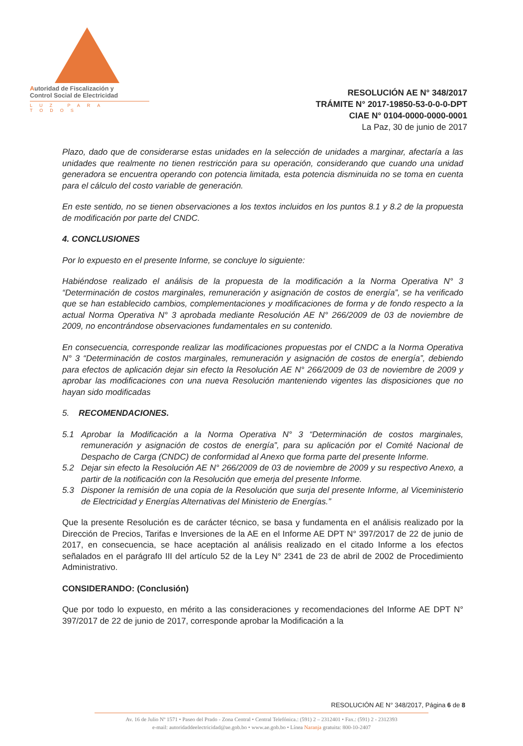Autoridad de Fiscalización y
Control Social de Electricidad
LUZ PARA TODOS
RESOLUCIÓN AE N° 348/2017
TRÁMITE N° 2017-19850-53-0-0-0-DPT
CIAE N° 0104-0000-0000-0001
La Paz, 30 de junio de 2017
Plazo, dado que de considerarse estas unidades en la selección de unidades a marginar, afectaría a las unidades que realmente no tienen restricción para su operación, considerando que cuando una unidad generadora se encuentra operando con potencia limitada, esta potencia disminuida no se toma en cuenta para el cálculo del costo variable de generación.
En este sentido, no se tienen observaciones a los textos incluidos en los puntos 8.1 y 8.2 de la propuesta de modificación por parte del CNDC.
4. CONCLUSIONES
Por lo expuesto en el presente Informe, se concluye lo siguiente:
Habiéndose realizado el análisis de la propuesta de la modificación a la Norma Operativa N° 3 “Determinación de costos marginales, remuneración y asignación de costos de energía”, se ha verificado que se han establecido cambios, complementaciones y modificaciones de forma y de fondo respecto a la actual Norma Operativa N° 3 aprobada mediante Resolución AE N° 266/2009 de 03 de noviembre de 2009, no encontrándose observaciones fundamentales en su contenido.
En consecuencia, corresponde realizar las modificaciones propuestas por el CNDC a la Norma Operativa N° 3 “Determinación de costos marginales, remuneración y asignación de costos de energía”, debiendo para efectos de aplicación dejar sin efecto la Resolución AE N° 266/2009 de 03 de noviembre de 2009 y aprobar las modificaciones con una nueva Resolución manteniendo vigentes las disposiciones que no hayan sido modificadas
5. RECOMENDACIONES.
5.1 Aprobar la Modificación a la Norma Operativa N° 3 “Determinación de costos marginales, remuneración y asignación de costos de energía”, para su aplicación por el Comité Nacional de Despacho de Carga (CNDC) de conformidad al Anexo que forma parte del presente Informe.
5.2 Dejar sin efecto la Resolución AE N° 266/2009 de 03 de noviembre de 2009 y su respectivo Anexo, a partir de la notificación con la Resolución que emerja del presente Informe.
5.3 Disponer la remisión de una copia de la Resolución que surja del presente Informe, al Viceministerio de Electricidad y Energías Alternativas del Ministerio de Energías.”
Que la presente Resolución es de carácter técnico, se basa y fundamenta en el análisis realizado por la Dirección de Precios, Tarifas e Inversiones de la AE en el Informe AE DPT N° 397/2017 de 22 de junio de 2017, en consecuencia, se hace aceptación al análisis realizado en el citado Informe a los efectos señalados en el parágrafo III del artículo 52 de la Ley N° 2341 de 23 de abril de 2002 de Procedimiento Administrativo.
CONSIDERANDO: (Conclusión)
Que por todo lo expuesto, en mérito a las consideraciones y recomendaciones del Informe AE DPT N° 397/2017 de 22 de junio de 2017, corresponde aprobar la Modificación a la
RESOLUCIÓN AE N° 348/2017, Página 6 de 8
Av. 16 de Julio Nº 1571 • Paseo del Prado - Zona Central • Central Telefónica.: (591) 2 – 2312401 • Fax.: (591) 2 - 2312393
e-mail: autoridaddeelectricidad@ae.gob.bo • www.ae.gob.bo • Línea Naranja gratuita: 800-10-2407